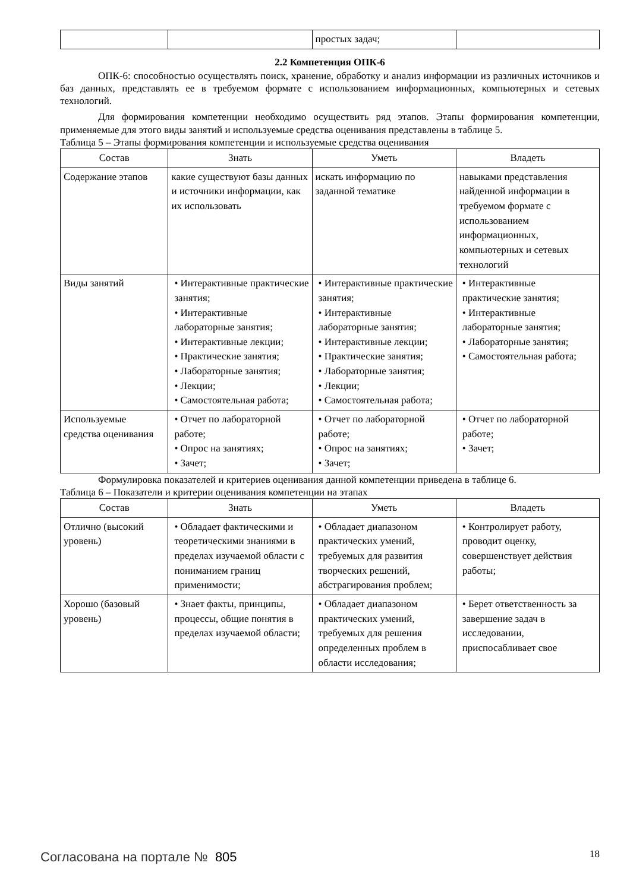| | | простых задач; | |
2.2 Компетенция ОПК-6
ОПК-6: способностью осуществлять поиск, хранение, обработку и анализ информации из различных источников и баз данных, представлять ее в требуемом формате с использованием информационных, компьютерных и сетевых технологий.
Для формирования компетенции необходимо осуществить ряд этапов. Этапы формирования компетенции, применяемые для этого виды занятий и используемые средства оценивания представлены в таблице 5.
Таблица 5 – Этапы формирования компетенции и используемые средства оценивания
| Состав | Знать | Уметь | Владеть |
| --- | --- | --- | --- |
| Содержание этапов | какие существуют базы данных и источники информации, как их использовать | искать информацию по заданной тематике | навыками представления найденной информации в требуемом формате с использованием информационных, компьютерных и сетевых технологий |
| Виды занятий | • Интерактивные практические занятия; • Интерактивные лабораторные занятия; • Интерактивные лекции; • Практические занятия; • Лабораторные занятия; • Лекции; • Самостоятельная работа; | • Интерактивные практические занятия; • Интерактивные лабораторные занятия; • Интерактивные лекции; • Практические занятия; • Лабораторные занятия; • Лекции; • Самостоятельная работа; | • Интерактивные практические занятия; • Интерактивные лабораторные занятия; • Лабораторные занятия; • Самостоятельная работа; |
| Используемые средства оценивания | • Отчет по лабораторной работе; • Опрос на занятиях; • Зачет; | • Отчет по лабораторной работе; • Опрос на занятиях; • Зачет; | • Отчет по лабораторной работе; • Зачет; |
Формулировка показателей и критериев оценивания данной компетенции приведена в таблице 6.
Таблица 6 – Показатели и критерии оценивания компетенции на этапах
| Состав | Знать | Уметь | Владеть |
| --- | --- | --- | --- |
| Отлично (высокий уровень) | • Обладает фактическими и теоретическими знаниями в пределах изучаемой области с пониманием границ применимости; | • Обладает диапазоном практических умений, требуемых для развития творческих решений, абстрагирования проблем; | • Контролирует работу, проводит оценку, совершенствует действия работы; |
| Хорошо (базовый уровень) | • Знает факты, принципы, процессы, общие понятия в пределах изучаемой области; | • Обладает диапазоном практических умений, требуемых для решения определенных проблем в области исследования; | • Берет ответственность за завершение задач в исследовании, приспосабливает свое |
Согласована на портале № 805 18